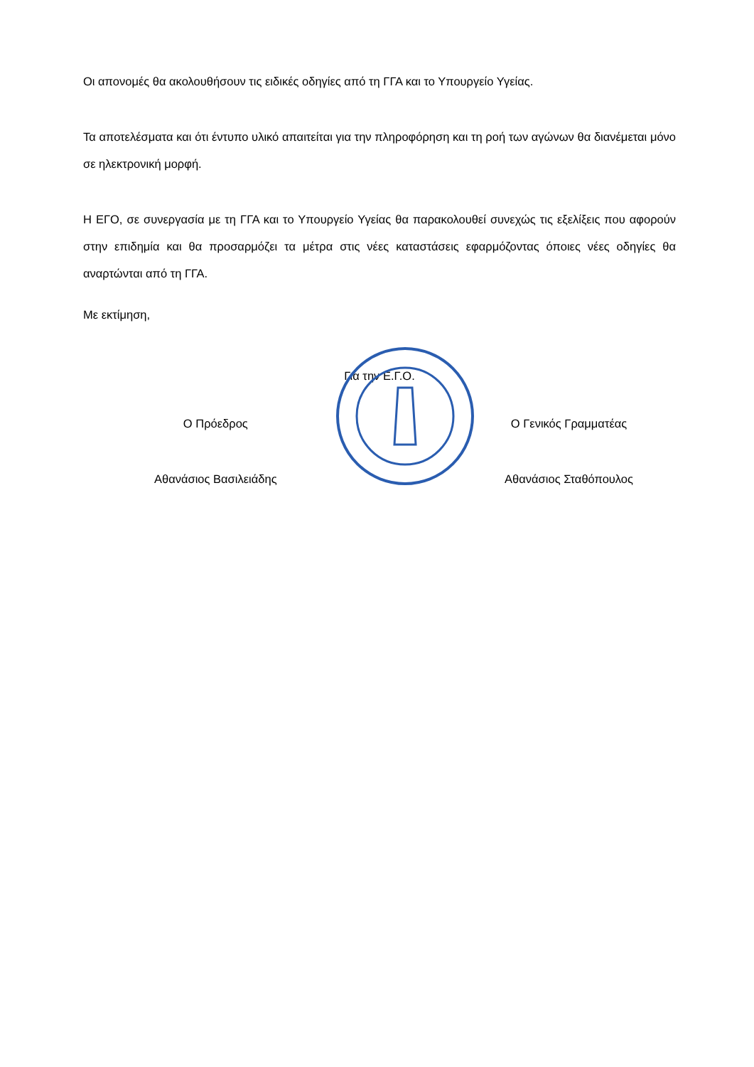Οι απονομές θα ακολουθήσουν τις ειδικές οδηγίες από τη ΓΓΑ και το Υπουργείο Υγείας.
Τα αποτελέσματα και ότι έντυπο υλικό απαιτείται για την πληροφόρηση και τη ροή των αγώνων θα διανέμεται μόνο σε ηλεκτρονική μορφή.
Η ΕΓΟ, σε συνεργασία με τη ΓΓΑ και το Υπουργείο Υγείας θα παρακολουθεί συνεχώς τις εξελίξεις που αφορούν στην επιδημία και θα προσαρμόζει τα μέτρα στις νέες καταστάσεις εφαρμόζοντας όποιες νέες οδηγίες θα αναρτώνται από τη ΓΓΑ.
Με εκτίμηση,
Για την Ε.Γ.Ο.
Ο Πρόεδρος
Αθανάσιος Βασιλειάδης
Ο Γενικός Γραμματέας
Αθανάσιος Σταθόπουλος